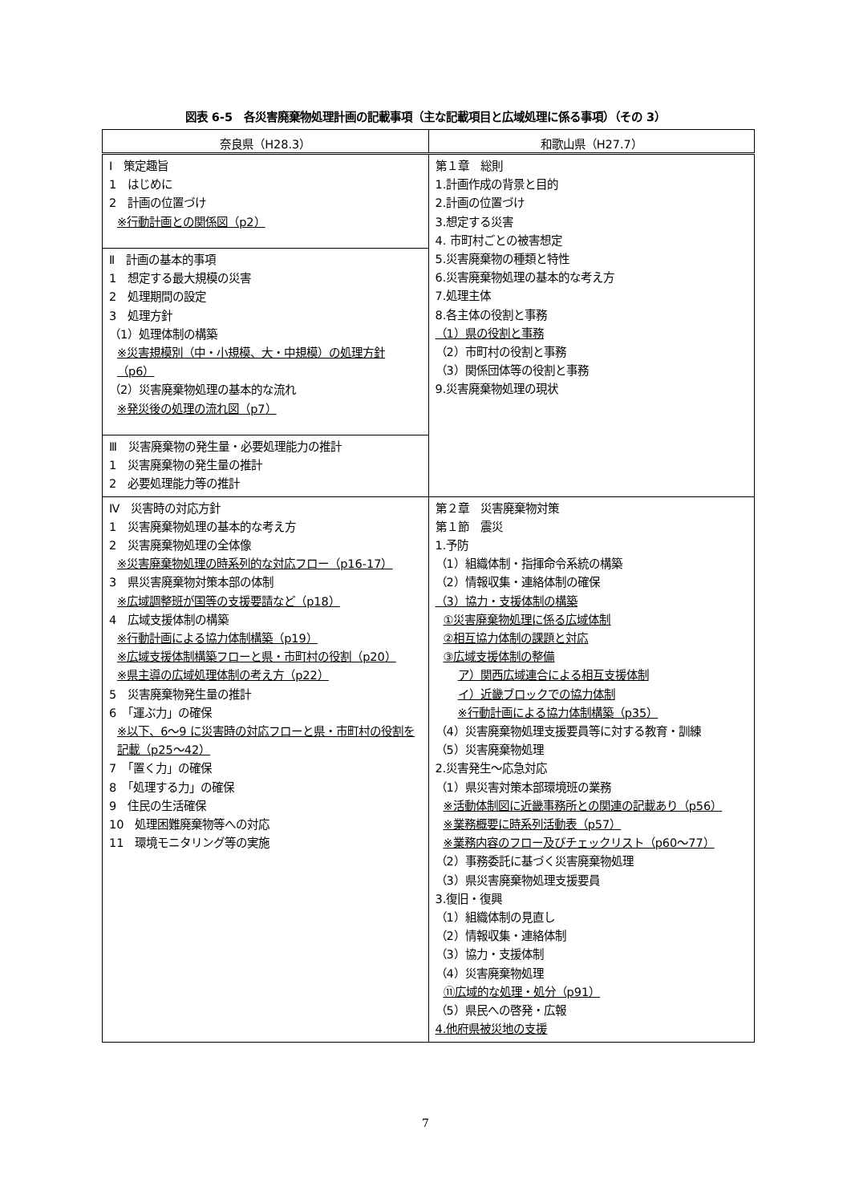図表 6-5　各災害廃棄物処理計画の記載事項（主な記載項目と広域処理に係る事項）（その 3）
| 奈良県（H28.3） | 和歌山県（H27.7） |
| --- | --- |
| Ⅰ 策定趣旨 1 はじめに 2 計画の位置づけ ※行動計画との関係図（p2） Ⅱ 計画の基本的事項 1 想定する最大規模の災害 2 処理期間の設定 3 処理方針 （1）処理体制の構築 ※災害規模別（中・小規模、大・中規模）の処理方針（p6） （2）災害廃棄物処理の基本的な流れ ※発災後の処理の流れ図（p7） Ⅲ 災害廃棄物の発生量・必要処理能力の推計 1 災害廃棄物の発生量の推計 2 必要処理能力等の推計 | 第１章 総則 1.計画作成の背景と目的 2.計画の位置づけ 3.想定する災害 4. 市町村ごとの被害想定 5.災害廃棄物の種類と特性 6.災害廃棄物処理の基本的な考え方 7.処理主体 8.各主体の役割と事務 （1）県の役割と事務 （2）市町村の役割と事務 （3）関係団体等の役割と事務 9.災害廃棄物処理の現状 |
| Ⅳ 災害時の対応方針 1 災害廃棄物処理の基本的な考え方 2 災害廃棄物処理の全体像 ※災害廃棄物処理の時系列的な対応フロー（p16-17） 3 県災害廃棄物対策本部の体制 ※広域調整班が国等の支援要請など（p18） 4 広域支援体制の構築 ※行動計画による協力体制構築（p19） ※広域支援体制構築フローと県・市町村の役割（p20） ※県主導の広域処理体制の考え方（p22） 5 災害廃棄物発生量の推計 6 「運ぶ力」の確保 ※以下、6～9 に災害時の対応フローと県・市町村の役割を記載（p25～42） 7 「置く力」の確保 8 「処理する力」の確保 9 住民の生活確保 10 処理困難廃棄物等への対応 11 環境モニタリング等の実施 | 第２章 災害廃棄物対策 第１節 震災 1.予防 （1）組織体制・指揮命令系統の構築 （2）情報収集・連絡体制の確保 （3）協力・支援体制の構築 ①災害廃棄物処理に係る広域体制 ②相互協力体制の課題と対応 ③広域支援体制の整備 ア）関西広域連合による相互支援体制 イ）近畿ブロックでの協力体制 ※行動計画による協力体制構築（p35） （4）災害廃棄物処理支援要員等に対する教育・訓練 （5）災害廃棄物処理 2.災害発生～応急対応 （1）県災害対策本部環境班の業務 ※活動体制図に近畿事務所との関連の記載あり（p56） ※業務概要に時系列活動表（p57） ※業務内容のフロー及びチェックリスト（p60～77） （2）事務委託に基づく災害廃棄物処理 （3）県災害廃棄物処理支援要員 3.復旧・復興 （1）組織体制の見直し （2）情報収集・連絡体制 （3）協力・支援体制 （4）災害廃棄物処理 ⑪広域的な処理・処分（p91） （5）県民への啓発・広報 4.他府県被災地の支援 |
7